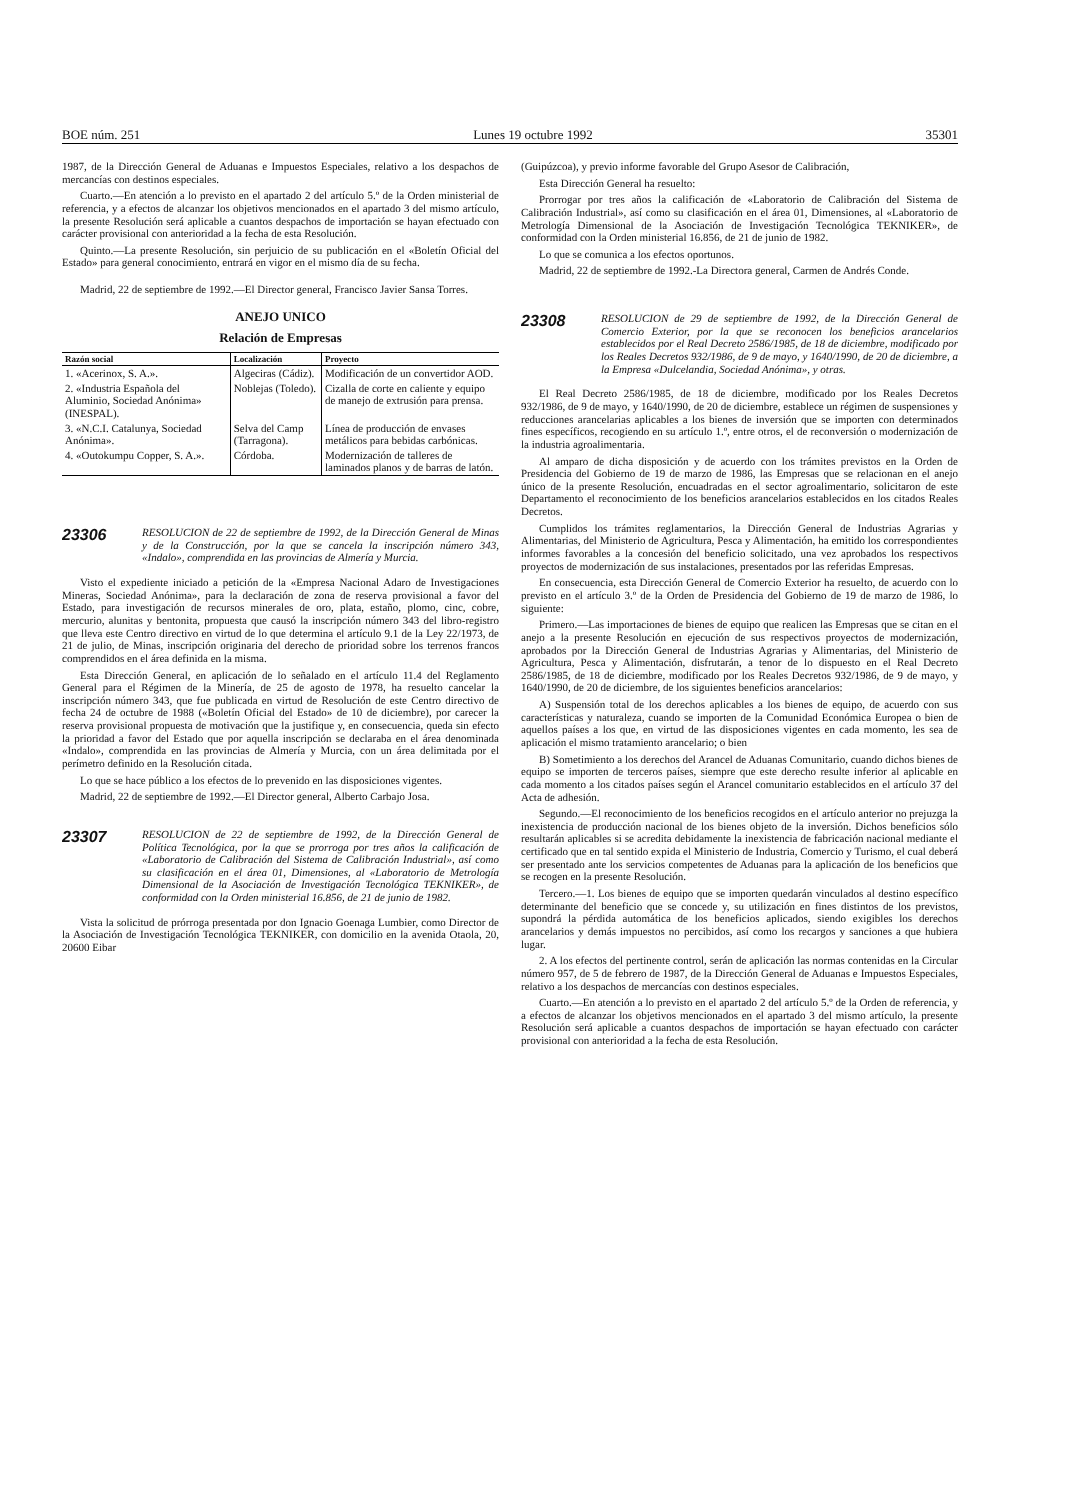BOE núm. 251 Lunes 19 octubre 1992 35301
1987, de la Dirección General de Aduanas e Impuestos Especiales, relativo a los despachos de mercancías con destinos especiales.
Cuarto.—En atención a lo previsto en el apartado 2 del artículo 5.º de la Orden ministerial de referencia, y a efectos de alcanzar los objetivos mencionados en el apartado 3 del mismo artículo, la presente Resolución será aplicable a cuantos despachos de importación se hayan efectuado con carácter provisional con anterioridad a la fecha de esta Resolución.
Quinto.—La presente Resolución, sin perjuicio de su publicación en el «Boletín Oficial del Estado» para general conocimiento, entrará en vigor en el mismo día de su fecha.
Madrid, 22 de septiembre de 1992.—El Director general, Francisco Javier Sansa Torres.
ANEJO UNICO
Relación de Empresas
| Razón social | Localización | Proyecto |
| --- | --- | --- |
| 1. «Acerinox, S. A.». | Algeciras (Cádiz). | Modificación de un convertidor AOD. |
| 2. «Industria Española del Aluminio, Sociedad Anónima» (INESPAL). | Noblejas (Toledo). | Cizalla de corte en caliente y equipo de manejo de extrusión para prensa. |
| 3. «N.C.I. Catalunya, Sociedad Anónima». | Selva del Camp (Tarragona). | Línea de producción de envases metálicos para bebidas carbónicas. |
| 4. «Outokumpu Copper, S. A.». | Córdoba. | Modernización de talleres de laminados planos y de barras de latón. |
23306
RESOLUCION de 22 de septiembre de 1992, de la Dirección General de Minas y de la Construcción, por la que se cancela la inscripción número 343, «Indalo», comprendida en las provincias de Almería y Murcia.
Visto el expediente iniciado a petición de la «Empresa Nacional Adaro de Investigaciones Mineras, Sociedad Anónima», para la declaración de zona de reserva provisional a favor del Estado, para investigación de recursos minerales de oro, plata, estaño, plomo, cinc, cobre, mercurio, alunitas y bentonita, propuesta que causó la inscripción número 343 del libro-registro que lleva este Centro directivo en virtud de lo que determina el artículo 9.1 de la Ley 22/1973, de 21 de julio, de Minas, inscripción originaria del derecho de prioridad sobre los terrenos francos comprendidos en el área definida en la misma.
Esta Dirección General, en aplicación de lo señalado en el artículo 11.4 del Reglamento General para el Régimen de la Minería, de 25 de agosto de 1978, ha resuelto cancelar la inscripción número 343, que fue publicada en virtud de Resolución de este Centro directivo de fecha 24 de octubre de 1988 («Boletín Oficial del Estado» de 10 de diciembre), por carecer la reserva provisional propuesta de motivación que la justifique y, en consecuencia, queda sin efecto la prioridad a favor del Estado que por aquella inscripción se declaraba en el área denominada «Indalo», comprendida en las provincias de Almería y Murcia, con un área delimitada por el perímetro definido en la Resolución citada.
Lo que se hace público a los efectos de lo prevenido en las disposiciones vigentes.
Madrid, 22 de septiembre de 1992.—El Director general, Alberto Carbajo Josa.
23307
RESOLUCION de 22 de septiembre de 1992, de la Dirección General de Política Tecnológica, por la que se prorroga por tres años la calificación de «Laboratorio de Calibración del Sistema de Calibración Industrial», así como su clasificación en el área 01, Dimensiones, al «Laboratorio de Metrología Dimensional de la Asociación de Investigación Tecnológica TEKNIKER», de conformidad con la Orden ministerial 16.856, de 21 de junio de 1982.
Vista la solicitud de prórroga presentada por don Ignacio Goenaga Lumbier, como Director de la Asociación de Investigación Tecnológica TEKNIKER, con domicilio en la avenida Otaola, 20, 20600 Eibar
(Guipúzcoa), y previo informe favorable del Grupo Asesor de Calibración,
Esta Dirección General ha resuelto:
Prorrogar por tres años la calificación de «Laboratorio de Calibración del Sistema de Calibración Industrial», así como su clasificación en el área 01, Dimensiones, al «Laboratorio de Metrología Dimensional de la Asociación de Investigación Tecnológica TEKNIKER», de conformidad con la Orden ministerial 16.856, de 21 de junio de 1982.
Lo que se comunica a los efectos oportunos.
Madrid, 22 de septiembre de 1992.-La Directora general, Carmen de Andrés Conde.
23308
RESOLUCION de 29 de septiembre de 1992, de la Dirección General de Comercio Exterior, por la que se reconocen los beneficios arancelarios establecidos por el Real Decreto 2586/1985, de 18 de diciembre, modificado por los Reales Decretos 932/1986, de 9 de mayo, y 1640/1990, de 20 de diciembre, a la Empresa «Dulcelandia, Sociedad Anónima», y otras.
El Real Decreto 2586/1985, de 18 de diciembre, modificado por los Reales Decretos 932/1986, de 9 de mayo, y 1640/1990, de 20 de diciembre, establece un régimen de suspensiones y reducciones arancelarias aplicables a los bienes de inversión que se importen con determinados fines específicos, recogiendo en su artículo 1.º, entre otros, el de reconversión o modernización de la industria agroalimentaria.
Al amparo de dicha disposición y de acuerdo con los trámites previstos en la Orden de Presidencia del Gobierno de 19 de marzo de 1986, las Empresas que se relacionan en el anejo único de la presente Resolución, encuadradas en el sector agroalimentario, solicitaron de este Departamento el reconocimiento de los beneficios arancelarios establecidos en los citados Reales Decretos.
Cumplidos los trámites reglamentarios, la Dirección General de Industrias Agrarias y Alimentarias, del Ministerio de Agricultura, Pesca y Alimentación, ha emitido los correspondientes informes favorables a la concesión del beneficio solicitado, una vez aprobados los respectivos proyectos de modernización de sus instalaciones, presentados por las referidas Empresas.
En consecuencia, esta Dirección General de Comercio Exterior ha resuelto, de acuerdo con lo previsto en el artículo 3.º de la Orden de Presidencia del Gobierno de 19 de marzo de 1986, lo siguiente:
Primero.—Las importaciones de bienes de equipo que realicen las Empresas que se citan en el anejo a la presente Resolución en ejecución de sus respectivos proyectos de modernización, aprobados por la Dirección General de Industrias Agrarias y Alimentarias, del Ministerio de Agricultura, Pesca y Alimentación, disfrutarán, a tenor de lo dispuesto en el Real Decreto 2586/1985, de 18 de diciembre, modificado por los Reales Decretos 932/1986, de 9 de mayo, y 1640/1990, de 20 de diciembre, de los siguientes beneficios arancelarios:
A) Suspensión total de los derechos aplicables a los bienes de equipo, de acuerdo con sus características y naturaleza, cuando se importen de la Comunidad Económica Europea o bien de aquellos países a los que, en virtud de las disposiciones vigentes en cada momento, les sea de aplicación el mismo tratamiento arancelario; o bien
B) Sometimiento a los derechos del Arancel de Aduanas Comunitario, cuando dichos bienes de equipo se importen de terceros países, siempre que este derecho resulte inferior al aplicable en cada momento a los citados países según el Arancel comunitario establecidos en el artículo 37 del Acta de adhesión.
Segundo.—El reconocimiento de los beneficios recogidos en el artículo anterior no prejuzga la inexistencia de producción nacional de los bienes objeto de la inversión. Dichos beneficios sólo resultarán aplicables si se acredita debidamente la inexistencia de fabricación nacional mediante el certificado que en tal sentido expida el Ministerio de Industria, Comercio y Turismo, el cual deberá ser presentado ante los servicios competentes de Aduanas para la aplicación de los beneficios que se recogen en la presente Resolución.
Tercero.—1. Los bienes de equipo que se importen quedarán vinculados al destino específico determinante del beneficio que se concede y, su utilización en fines distintos de los previstos, supondrá la pérdida automática de los beneficios aplicados, siendo exigibles los derechos arancelarios y demás impuestos no percibidos, así como los recargos y sanciones a que hubiera lugar.
2. A los efectos del pertinente control, serán de aplicación las normas contenidas en la Circular número 957, de 5 de febrero de 1987, de la Dirección General de Aduanas e Impuestos Especiales, relativo a los despachos de mercancías con destinos especiales.
Cuarto.—En atención a lo previsto en el apartado 2 del artículo 5.º de la Orden de referencia, y a efectos de alcanzar los objetivos mencionados en el apartado 3 del mismo artículo, la presente Resolución será aplicable a cuantos despachos de importación se hayan efectuado con carácter provisional con anterioridad a la fecha de esta Resolución.